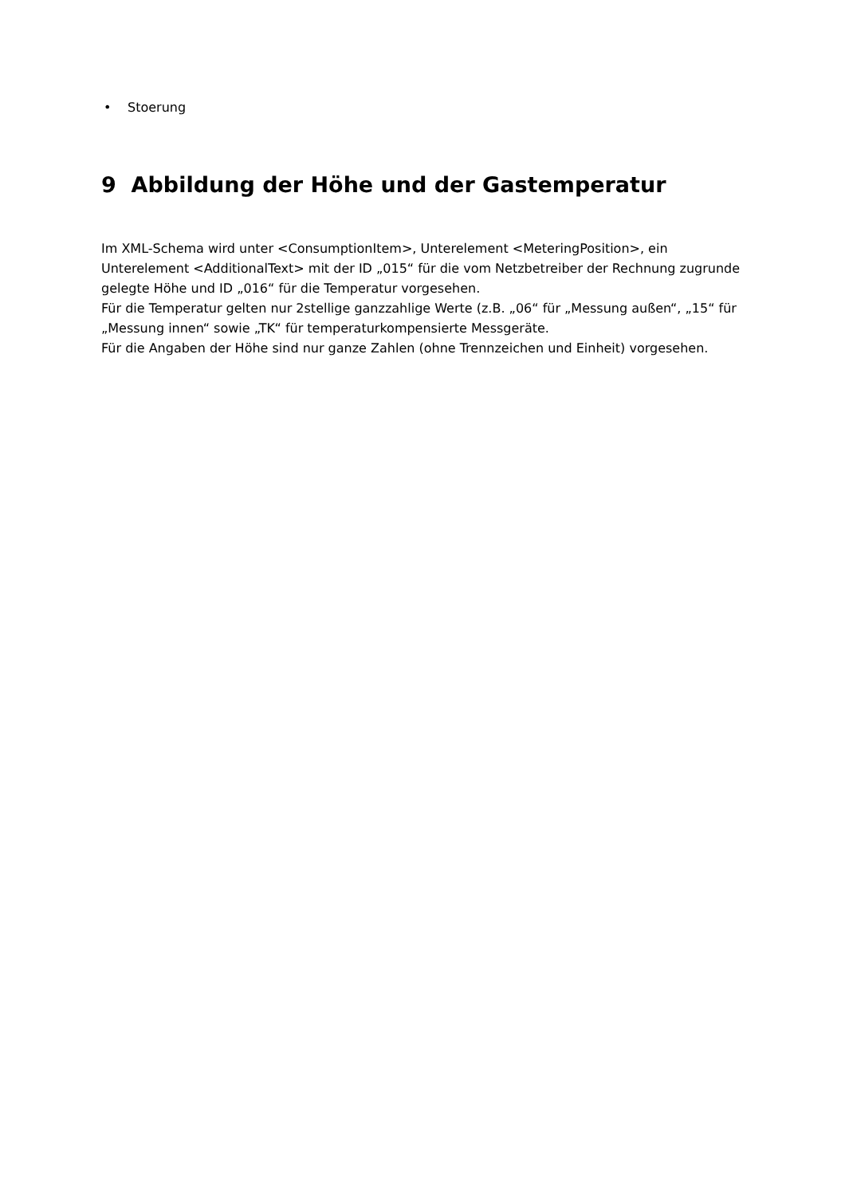• Stoerung
9 Abbildung der Höhe und der Gastemperatur
Im XML-Schema wird unter <ConsumptionItem>, Unterelement <MeteringPosition>, ein Unterelement <AdditionalText> mit der ID „015“ für die vom Netzbetreiber der Rechnung zugrunde gelegte Höhe und ID „016“ für die Temperatur vorgesehen.
Für die Temperatur gelten nur 2stellige ganzzahlige Werte (z.B. „06“ für „Messung außen“, „15“ für „Messung innen“ sowie „TK“ für temperaturkompensierte Messgeräte.
Für die Angaben der Höhe sind nur ganze Zahlen (ohne Trennzeichen und Einheit) vorgesehen.